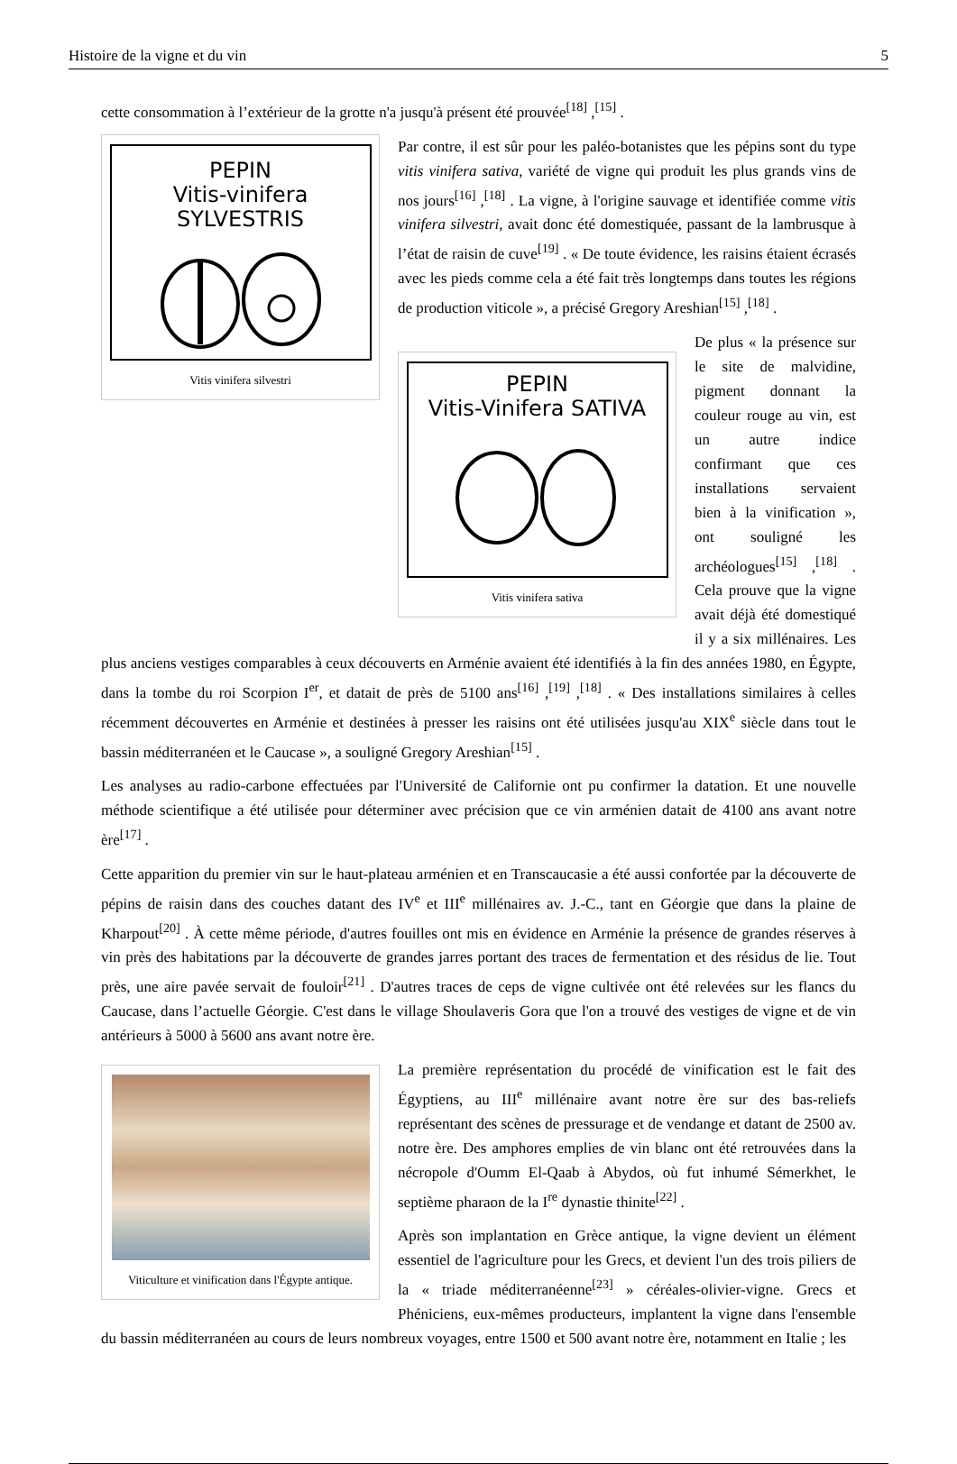Histoire de la vigne et du vin 5
cette consommation à l’extérieur de la grotte n'a jusqu'à présent été prouvée<sup>[18]</sup> ,<sup>[15]</sup> .
PEPIN
Vitis-vinifera SYLVESTRIS
Vitis vinifera silvestri
Par contre, il est sûr pour les paléo-botanistes que les pépins sont du type vitis vinifera sativa, variété de vigne qui produit les plus grands vins de nos jours<sup>[16]</sup> ,<sup>[18]</sup> . La vigne, à l'origine sauvage et identifiée comme vitis vinifera silvestri, avait donc été domestiquée, passant de la lambrusque à l’état de raisin de cuve<sup>[19]</sup> . « De toute évidence, les raisins étaient écrasés avec les pieds comme cela a été fait très longtemps dans toutes les régions de production viticole », a précisé Gregory Areshian<sup>[15]</sup> ,<sup>[18]</sup> .
PEPIN
Vitis-Vinifera SATIVA
Vitis vinifera sativa
De plus « la présence sur le site de malvidine, pigment donnant la couleur rouge au vin, est un autre indice confirmant que ces installations servaient bien à la vinification », ont souligné les archéologues<sup>[15]</sup> ,<sup>[18]</sup> . Cela prouve que la vigne avait déjà été domestiqué il y a six millénaires. Les plus anciens vestiges comparables à ceux découverts en Arménie avaient été identifiés à la fin des années 1980, en Égypte, dans la tombe du roi Scorpion I<sup>er</sup>, et datait de près de 5100 ans<sup>[16]</sup> ,<sup>[19]</sup> ,<sup>[18]</sup> . « Des installations similaires à celles récemment découvertes en Arménie et destinées à presser les raisins ont été utilisées jusqu'au XIX<sup>e</sup> siècle dans tout le bassin méditerranéen et le Caucase », a souligné Gregory Areshian<sup>[15]</sup> .
Les analyses au radio-carbone effectuées par l'Université de Californie ont pu confirmer la datation. Et une nouvelle méthode scientifique a été utilisée pour déterminer avec précision que ce vin arménien datait de 4100 ans avant notre ère<sup>[17]</sup> .
Cette apparition du premier vin sur le haut-plateau arménien et en Transcaucasie a été aussi confortée par la découverte de pépins de raisin dans des couches datant des IV<sup>e</sup> et III<sup>e</sup> millénaires av. J.-C., tant en Géorgie que dans la plaine de Kharpout<sup>[20]</sup> . À cette même période, d'autres fouilles ont mis en évidence en Arménie la présence de grandes réserves à vin près des habitations par la découverte de grandes jarres portant des traces de fermentation et des résidus de lie. Tout près, une aire pavée servait de fouloir<sup>[21]</sup> . D'autres traces de ceps de vigne cultivée ont été relevées sur les flancs du Caucase, dans l’actuelle Géorgie. C'est dans le village Shoulaveris Gora que l'on a trouvé des vestiges de vigne et de vin antérieurs à 5000 à 5600 ans avant notre ère.
Viticulture et vinification dans l'Égypte antique.
La première représentation du procédé de vinification est le fait des Égyptiens, au III<sup>e</sup> millénaire avant notre ère sur des bas-reliefs représentant des scènes de pressurage et de vendange et datant de 2500 av. notre ère. Des amphores emplies de vin blanc ont été retrouvées dans la nécropole d'Oumm El-Qaab à Abydos, où fut inhumé Sémerkhet, le septième pharaon de la I<sup>re</sup> dynastie thinite<sup>[22]</sup> .
Après son implantation en Grèce antique, la vigne devient un élément essentiel de l'agriculture pour les Grecs, et devient l'un des trois piliers de la « triade méditerranéenne<sup>[23]</sup> » céréales-olivier-vigne. Grecs et Phéniciens, eux-mêmes producteurs, implantent la vigne dans l'ensemble du bassin méditerranéen au cours de leurs nombreux voyages, entre 1500 et 500 avant notre ère, notamment en Italie ; les